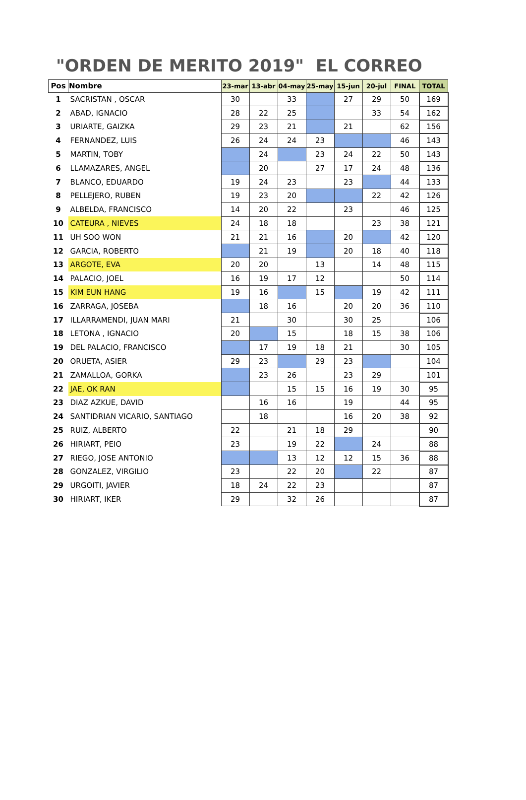"ORDEN DE MERITO 2019" EL CORREO
| Pos | Nombre | 23-mar | 13-abr | 04-may | 25-may | 15-jun | 20-jul | FINAL | TOTAL |
| --- | --- | --- | --- | --- | --- | --- | --- | --- | --- |
| 1 | SACRISTAN , OSCAR | 30 | | 33 | | 27 | 29 | 50 | 169 |
| 2 | ABAD, IGNACIO | 28 | 22 | 25 | | | 33 | 54 | 162 |
| 3 | URIARTE, GAIZKA | 29 | 23 | 21 | | 21 | | 62 | 156 |
| 4 | FERNANDEZ, LUIS | 26 | 24 | 24 | 23 | | | 46 | 143 |
| 5 | MARTIN, TOBY | | 24 | | 23 | 24 | 22 | 50 | 143 |
| 6 | LLAMAZARES, ANGEL | | 20 | | 27 | 17 | 24 | 48 | 136 |
| 7 | BLANCO, EDUARDO | 19 | 24 | 23 | | 23 | | 44 | 133 |
| 8 | PELLEJERO, RUBEN | 19 | 23 | 20 | | | 22 | 42 | 126 |
| 9 | ALBELDA, FRANCISCO | 14 | 20 | 22 | | 23 | | 46 | 125 |
| 10 | CATEURA , NIEVES | 24 | 18 | 18 | | | 23 | 38 | 121 |
| 11 | UH SOO WON | 21 | 21 | 16 | | 20 | | 42 | 120 |
| 12 | GARCIA, ROBERTO | | 21 | 19 | | 20 | 18 | 40 | 118 |
| 13 | ARGOTE, EVA | 20 | 20 | | 13 | | 14 | 48 | 115 |
| 14 | PALACIO, JOEL | 16 | 19 | 17 | 12 | | | 50 | 114 |
| 15 | KIM EUN HANG | 19 | 16 | | 15 | | 19 | 42 | 111 |
| 16 | ZARRAGA, JOSEBA | | 18 | 16 | | 20 | 20 | 36 | 110 |
| 17 | ILLARRAMENDI, JUAN MARI | 21 | | 30 | | 30 | 25 | | 106 |
| 18 | LETONA , IGNACIO | 20 | | 15 | | 18 | 15 | 38 | 106 |
| 19 | DEL PALACIO, FRANCISCO | | 17 | 19 | 18 | 21 | | 30 | 105 |
| 20 | ORUETA, ASIER | 29 | 23 | | 29 | 23 | | | 104 |
| 21 | ZAMALLOA, GORKA | | 23 | 26 | | 23 | 29 | | 101 |
| 22 | JAE, OK RAN | | | 15 | 15 | 16 | 19 | 30 | 95 |
| 23 | DIAZ AZKUE, DAVID | | 16 | 16 | | 19 | | 44 | 95 |
| 24 | SANTIDRIAN VICARIO, SANTIAGO | | 18 | | | 16 | 20 | 38 | 92 |
| 25 | RUIZ, ALBERTO | 22 | | 21 | 18 | 29 | | | 90 |
| 26 | HIRIART, PEIO | 23 | | 19 | 22 | | 24 | | 88 |
| 27 | RIEGO, JOSE ANTONIO | | | 13 | 12 | 12 | 15 | 36 | 88 |
| 28 | GONZALEZ, VIRGILIO | 23 | | 22 | 20 | | 22 | | 87 |
| 29 | URGOITI, JAVIER | 18 | 24 | 22 | 23 | | | | 87 |
| 30 | HIRIART, IKER | 29 | | 32 | 26 | | | | 87 |